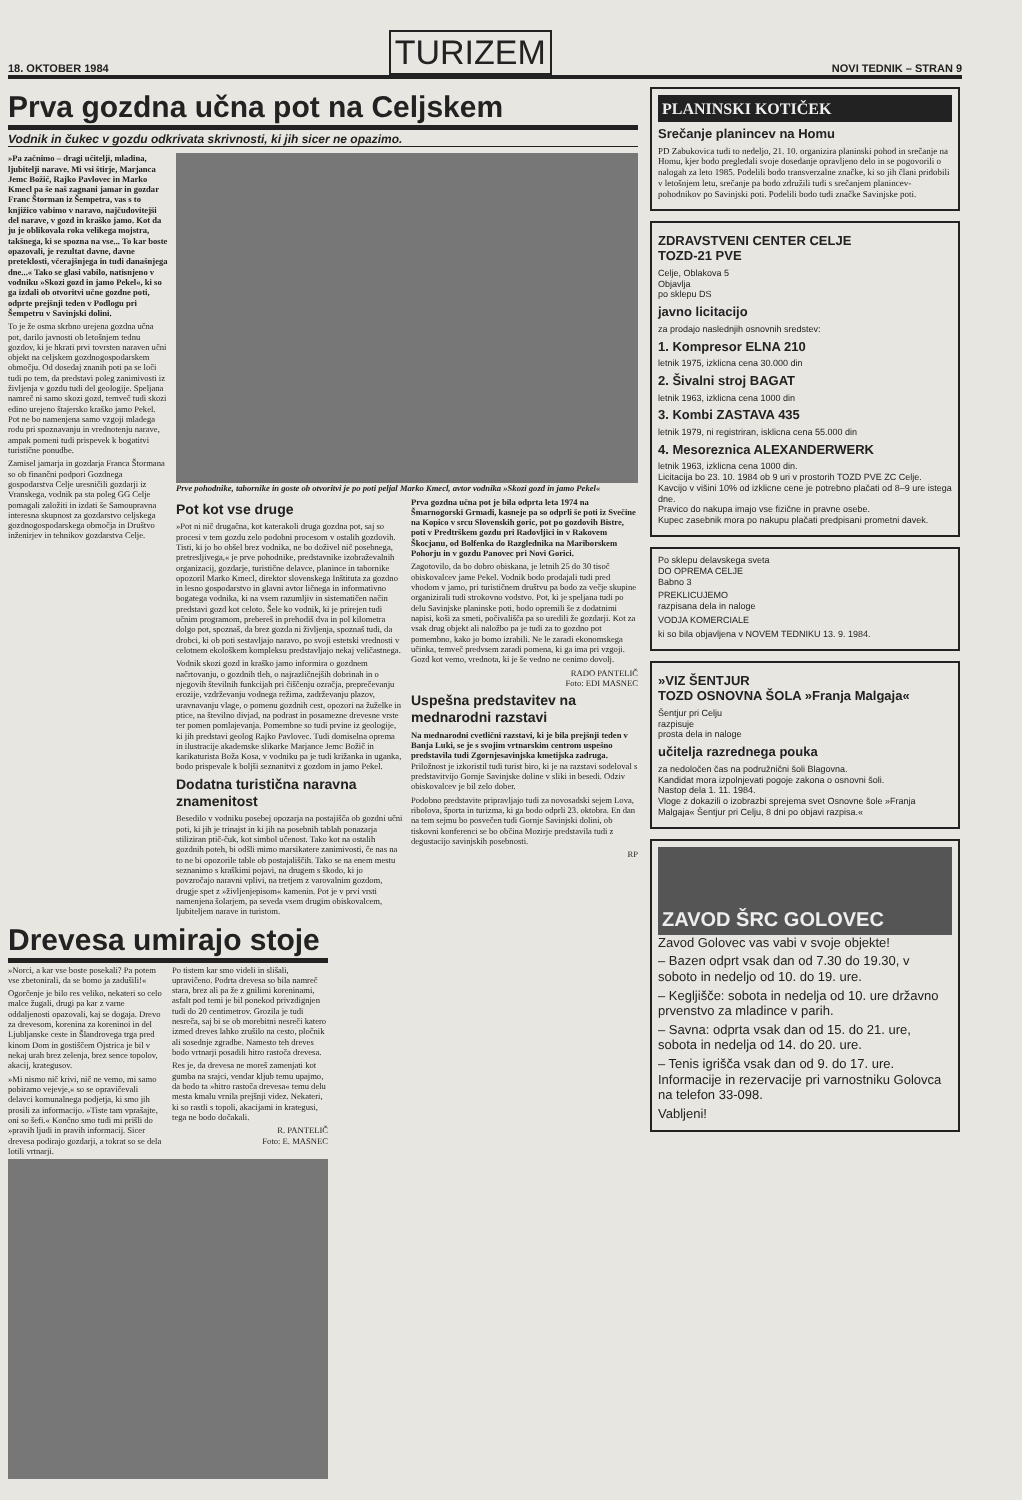18. OKTOBER 1984 TURIZEM NOVI TEDNIK – STRAN 9
Prva gozdna učna pot na Celjskem
Vodnik in čukec v gozdu odkrivata skrivnosti, ki jih sicer ne opazimo.
»Pa začnimo – dragi učitelji, mladina, ljubitelji narave. Mi vsi štirje, Marjanca Jemc Božič, Rajko Pavlovec in Marko Kmecl pa še naš zagnani jamar in gozdar Franc Štorman iz Šempetra, vas s to knjižico vabimo v naravo, najčudovitejši del narave, v gozd in kraško jamo. Kot da ju je oblikovala roka velikega mojstra, takšnega, ki se spozna na vse... To kar boste opazovali, je rezultat davne, davne preteklosti, včerajšnjega in tudi današnjega dne...« Tako se glasi vabilo, natisnjeno v vodniku »Skozi gozd in jamo Pekel«, ki so ga izdali ob otvoritvi učne gozdne poti, odprte prejšnji teden v Podlogu pri Šempetru v Savinjski dolini.
To je že osma skrbno urejena gozdna učna pot, darilo javnosti ob letošnjem tednu gozdov, ki je hkrati prvi tovrsten naraven učni objekt na celjskem gozdnogospodarskem območju. Od dosedaj znanih poti pa se loči tudi po tem, da predstavi poleg zanimivosti iz življenja v gozdu tudi del geologije. Speljana namreč ni samo skozi gozd, temveč tudi skozi edino urejeno štajersko kraško jamo Pekel. Pot ne bo namenjena samo vzgoji mladega rodu pri spoznavanju in vrednotenju narave, ampak pomeni tudi prispevek k bogatitvi turistične ponudbe.
Zamisel jamarja in gozdarja Franca Štormana so ob finančni podpori Gozdnega gospodarstva Celje uresničili gozdarji iz Vranskega, vodnik pa sta poleg GG Celje pomagali založiti in izdati še Samoupravna interesna skupnost za gozdarstvo celjskega gozdnogospodarskega območja in Društvo inženirjev in tehnikov gozdarstva Celje.
Prve pohodnike, tabornike in goste ob otvoritvi je po poti peljal Marko Kmecl, avtor vodnika »Skozi gozd in jamo Pekel«
Pot kot vse druge
»Pot ni nič drugačna, kot katerakoli druga gozdna pot, saj so procesi v tem gozdu zelo podobni procesom v ostalih gozdovih. Tisti, ki jo bo obšel brez vodnika, ne bo doživel nič posebnega, pretresljivega,« je prve pohodnike, predstavnike izobraževalnih organizacij, gozdarje, turistične delavce, planince in tabornike opozoril Marko Kmecl, direktor slovenskega Inštituta za gozdno in lesno gospodarstvo in glavni avtor ličnega in informativno bogatega vodnika, ki na vsem razumljiv in sistematičen način predstavi gozd kot celoto. Šele ko vodnik, ki je prirejen tudi učnim programom, prebereš in prehodiš dva in pol kilometra dolgo pot, spoznaš, da brez gozda ni življenja, spoznaš tudi, da drobci, ki ob poti sestavljajo naravo, po svoji estetski vrednosti v celotnem ekološkem kompleksu predstavljajo nekaj veličastnega.
Vodnik skozi gozd in kraško jamo informira o gozdnem načrtovanju, o gozdnih tleh, o najrazličnejših dobrinah in o njegovih številnih funkcijah pri čiščenju ozračja, preprečevanju erozije, vzdrževanju vodnega režima, zadrževanju plazov, uravnavanju vlage, o pomenu gozdnih cest, opozori na žuželke in ptice, na številno divjad, na podrast in posamezne drevesne vrste ter pomen pomlajevanja. Pomembne so tudi prvine iz geologije, ki jih predstavi geolog Rajko Pavlovec. Tudi domiselna oprema in ilustracije akademske slikarke Marjance Jemc Božič in karikaturista Boža Kosa, v vodniku pa je tudi križanka in uganka, bodo prispevale k boljši seznanitvi z gozdom in jamo Pekel.
Dodatna turistična naravna znamenitost
Besedilo v vodniku posebej opozarja na postajišča ob gozdni učni poti, ki jih je trinajst in ki jih na posebnih tablah ponazarja stiliziran ptič-čuk, kot simbol učenost. Tako kot na ostalih gozdnih poteh, bi odšli mimo marsikatere zanimivosti, če nas na to ne bi opozorile table ob postajališčih. Tako se na enem mestu seznanimo s kraškimi pojavi, na drugem s škodo, ki jo povzročajo naravni vplivi, na tretjem z varovalnim gozdom, drugje spet z »življenjepisom« kamenin. Pot je v prvi vrsti namenjena šolarjem, pa seveda vsem drugim obiskovalcem, ljubiteljem narave in turistom.
Prva gozdna učna pot je bila odprta leta 1974 na Šmarnogorski Grmadi, kasneje pa so odprli še poti iz Svečine na Kopico v srcu Slovenskih goric, pot po gozdovih Bistre, poti v Predtrškem gozdu pri Radovljici in v Rakovem Škocjanu, od Bolfenka do Razglednika na Mariborskem Pohorju in v gozdu Panovec pri Novi Gorici.
Zagotovilo, da bo dobro obiskana, je letnih 25 do 30 tisoč obiskovalcev jame Pekel. Vodnik bodo prodajali tudi pred vhodom v jamo, pri turističnem društvu pa bodo za večje skupine organizirali tudi strokovno vodstvo. Pot, ki je speljana tudi po delu Savinjske planinske poti, bodo opremili še z dodatnimi napisi, koši za smeti, počivališča pa so uredili že gozdarji. Kot za vsak drug objekt ali naložbo pa je tudi za to gozdno pot pomembno, kako jo bomo izrabili. Ne le zaradi ekonomskega učinka, temveč predvsem zaradi pomena, ki ga ima pri vzgoji. Gozd kot vemo, vrednota, ki je še vedno ne cenimo dovolj.
RADO PANTELIČ
Foto: EDI MASNEC
Uspešna predstavitev na mednarodni razstavi
Na mednarodni cvetlični razstavi, ki je bila prejšnji teden v Banja Luki, se je s svojim vrtnarskim centrom uspešno predstavila tudi Zgornjesavinjska kmetijska zadruga. Priložnost je izkoristil tudi turist biro, ki je na razstavi sodeloval s predstavitvijo Gornje Savinjske doline v sliki in besedi. Odziv obiskovalcev je bil zelo dober.
Podobno predstavite pripravljajo tudi za novosadski sejem Lova, ribolova, športa in turizma, ki ga bodo odprli 23. oktobra. En dan na tem sejmu bo posvečen tudi Gornje Savinjski dolini, ob tiskovni konferenci se bo občina Mozirje predstavila tudi z degustacijo savinjskih posebnosti.
RP
Drevesa umirajo stoje
»Norci, a kar vse boste posekali? Pa potem vse zbetonirali, da se bomo ja zadušili!«
Ogorčenje je bilo res veliko, nekateri so celo malce žugali, drugi pa kar z varne oddaljenosti opazovali, kaj se dogaja. Drevo za drevesom, korenina za koreninoi in del Ljubljanske ceste in Šlandrovega trga pred kinom Dom in gostiščem Ojstrica je bil v nekaj urah brez zelenja, brez sence topolov, akacij, krategusov.
»Mi nismo nič krivi, nič ne vemo, mi samo pobiramo vejevje,« so se opravičevali delavci komunalnega podjetja, ki smo jih prosili za informacijo. »Tiste tam vprašajte, oni so šefi.« Končno smo tudi mi prišli do »pravih ljudi in pravih informacij. Sicer drevesa podirajo gozdarji, a tokrat so se dela lotili vrtnarji.
Po tistem kar smo videli in slišali, upravičeno. Podrta drevesa so bila namreč stara, brez ali pa že z gnilimi koreninami, asfalt pod temi je bil ponekod privzdignjen tudi do 20 centimetrov. Grozila je tudi nesreča, saj bi se ob morebitni nesreči katero izmed dreves lahko zrušilo na cesto, pločnik ali sosednje zgradbe. Namesto teh dreves bodo vrtnarji posadili hitro rastoča drevesa.
Res je, da drevesa ne moreš zamenjati kot gumba na srajci, vendar kljub temu upajmo, da bodo ta »hitro rastoča drevesa« temu delu mesta kmalu vrnila prejšnji videz. Nekateri, ki so rastli s topoli, akacijami in krategusi, tega ne bodo dočakali.
R. PANTELIČ
Foto: E. MASNEC
PLANINSKI KOTIČEK
Srečanje planincev na Homu
PD Zabukovica tudi to nedeljo, 21. 10. organizira planinski pohod in srečanje na Homu, kjer bodo pregledali svoje dosedanje opravljeno delo in se pogovorili o nalogah za leto 1985. Podelili bodo transverzalne značke, ki so jih člani pridobili v letošnjem letu, srečanje pa bodo združili tudi s srečanjem planincev-pohodnikov po Savinjski poti. Podelili bodo tudi značke Savinjske poti.
ZDRAVSTVENI CENTER CELJE
TOZD-21 PVE
Celje, Oblakova 5
Objavlja
po sklepu DS
javno licitacijo
za prodajo naslednjih osnovnih sredstev:
1. Kompresor ELNA 210
letnik 1975, izklicna cena 30.000 din
2. Šivalni stroj BAGAT
letnik 1963, izklicna cena 1000 din
3. Kombi ZASTAVA 435
letnik 1979, ni registriran, isklicna cena 55.000 din
4. Mesoreznica ALEXANDERWERK
letnik 1963, izklicna cena 1000 din.
Licitacija bo 23. 10. 1984 ob 9 uri v prostorih TOZD PVE ZC Celje. Kavcijo v višini 10% od izklicne cene je potrebno plačati od 8–9 ure istega dne.
Pravico do nakupa imajo vse fizične in pravne osebe.
Kupec zasebnik mora po nakupu plačati predpisani prometni davek.
Po sklepu delavskega sveta
DO OPREMA CELJE
Babno 3
PREKLICUJEMO
razpisana dela in naloge
VODJA KOMERCIALE
ki so bila objavljena v NOVEM TEDNIKU 13. 9. 1984.
»VIZ ŠENTJUR
TOZD OSNOVNA ŠOLA »Franja Malgaja«
Šentjur pri Celju
razpisuje
prosta dela in naloge
učitelja razrednega pouka
za nedoločen čas na podružnični šoli Blagovna.
Kandidat mora izpolnjevati pogoje zakona o osnovni šoli.
Nastop dela 1. 11. 1984.
Vloge z dokazili o izobrazbi sprejema svet Osnovne šole »Franja Malgaja« Šentjur pri Celju, 8 dni po objavi razpisa.«
ZAVOD ŠRC GOLOVEC
Zavod Golovec vas vabi v svoje objekte!
– Bazen odprt vsak dan od 7.30 do 19.30, v soboto in nedeljo od 10. do 19. ure.
– Kegljišče: sobota in nedelja od 10. ure državno prvenstvo za mladince v parih.
– Savna: odprta vsak dan od 15. do 21. ure, sobota in nedelja od 14. do 20. ure.
– Tenis igrišča vsak dan od 9. do 17. ure. Informacije in rezervacije pri varnostniku Golovca na telefon 33-098.
Vabljeni!